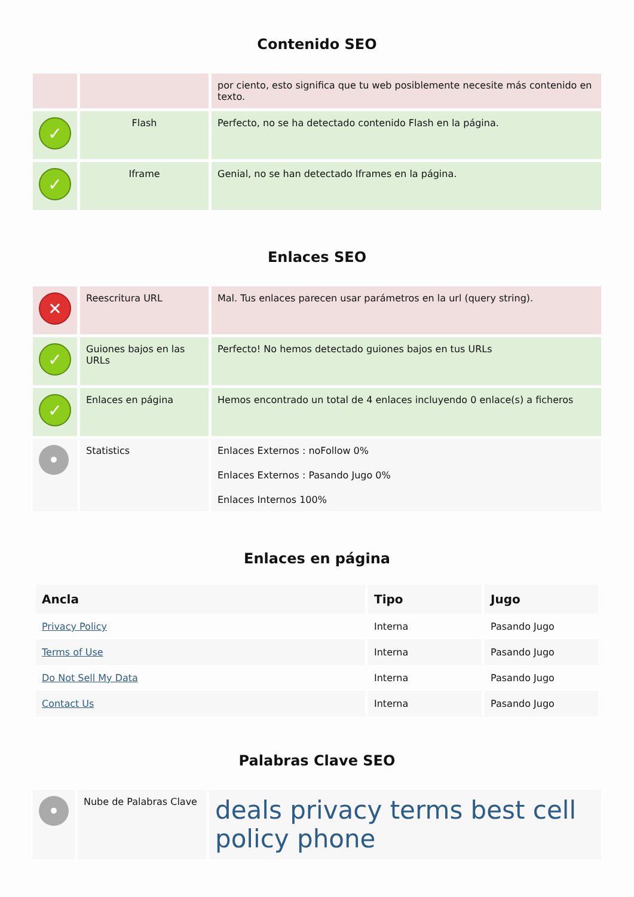Contenido SEO
| | | por ciento, esto significa que tu web posiblemente necesite más contenido en texto. |
| ✓ | Flash | Perfecto, no se ha detectado contenido Flash en la página. |
| ✓ | Iframe | Genial, no se han detectado Iframes en la página. |
Enlaces SEO
| ✕ | Reescritura URL | Mal. Tus enlaces parecen usar parámetros en la url (query string). |
| ✓ | Guiones bajos en las URLs | Perfecto! No hemos detectado guiones bajos en tus URLs |
| ✓ | Enlaces en página | Hemos encontrado un total de 4 enlaces incluyendo 0 enlace(s) a ficheros |
| • | Statistics | Enlaces Externos : noFollow 0% Enlaces Externos : Pasando Jugo 0% Enlaces Internos 100% |
Enlaces en página
| Ancla | Tipo | Jugo |
| --- | --- | --- |
| Privacy Policy | Interna | Pasando Jugo |
| Terms of Use | Interna | Pasando Jugo |
| Do Not Sell My Data | Interna | Pasando Jugo |
| Contact Us | Interna | Pasando Jugo |
Palabras Clave SEO
| • | Nube de Palabras Clave | deals privacy terms best cell policy phone |